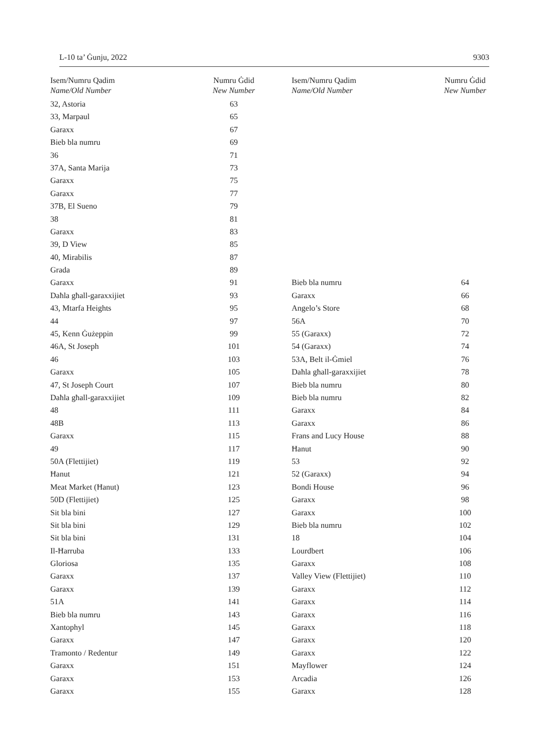L-10 ta’ Ġunju, 2022 9303
| Isem/Numru Qadim Name/Old Number | Numru Ġdid New Number |
| --- | --- |
| 32, Astoria | 63 |
| 33, Marpaul | 65 |
| Garaxx | 67 |
| Bieb bla numru | 69 |
| 36 | 71 |
| 37A, Santa Marija | 73 |
| Garaxx | 75 |
| Garaxx | 77 |
| 37B, El Sueno | 79 |
| 38 | 81 |
| Garaxx | 83 |
| 39, D View | 85 |
| 40, Mirabilis | 87 |
| Grada | 89 |
| Garaxx | 91 |
| Daħla għall-garaxxijiet | 93 |
| 43, Mtarfa Heights | 95 |
| 44 | 97 |
| 45, Kenn Ġużeppin | 99 |
| 46A, St Joseph | 101 |
| 46 | 103 |
| Garaxx | 105 |
| 47, St Joseph Court | 107 |
| Daħla għall-garaxxijiet | 109 |
| 48 | 111 |
| 48B | 113 |
| Garaxx | 115 |
| 49 | 117 |
| 50A (Flettijiet) | 119 |
| Ħanut | 121 |
| Meat Market (Ħanut) | 123 |
| 50D (Flettijiet) | 125 |
| Sit bla bini | 127 |
| Sit bla bini | 129 |
| Sit bla bini | 131 |
| Il-Ħarruba | 133 |
| Gloriosa | 135 |
| Garaxx | 137 |
| Garaxx | 139 |
| 51A | 141 |
| Bieb bla numru | 143 |
| Xantophyl | 145 |
| Garaxx | 147 |
| Tramonto / Redentur | 149 |
| Garaxx | 151 |
| Garaxx | 153 |
| Garaxx | 155 |
| Isem/Numru Qadim Name/Old Number | Numru Ġdid New Number |
| --- | --- |
| Bieb bla numru | 64 |
| Garaxx | 66 |
| Angelo’s Store | 68 |
| 56A | 70 |
| 55 (Garaxx) | 72 |
| 54 (Garaxx) | 74 |
| 53A, Belt il-Ġmiel | 76 |
| Daħla għall-garaxxijiet | 78 |
| Bieb bla numru | 80 |
| Bieb bla numru | 82 |
| Garaxx | 84 |
| Garaxx | 86 |
| Frans and Lucy House | 88 |
| Ħanut | 90 |
| 53 | 92 |
| 52 (Garaxx) | 94 |
| Bondi House | 96 |
| Garaxx | 98 |
| Garaxx | 100 |
| Bieb bla numru | 102 |
| 18 | 104 |
| Lourdbert | 106 |
| Garaxx | 108 |
| Valley View (Flettijiet) | 110 |
| Garaxx | 112 |
| Garaxx | 114 |
| Garaxx | 116 |
| Garaxx | 118 |
| Garaxx | 120 |
| Garaxx | 122 |
| Mayflower | 124 |
| Arcadia | 126 |
| Garaxx | 128 |